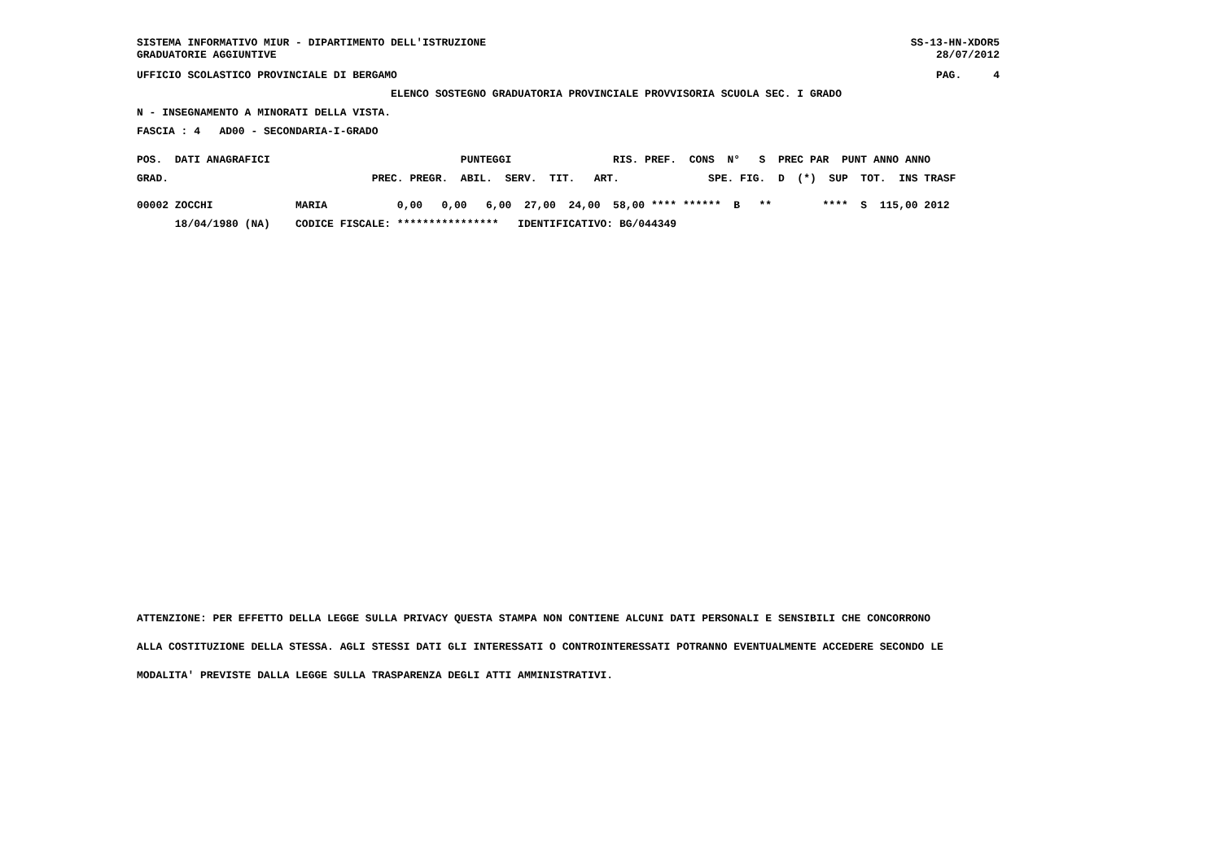SISTEMA INFORMATIVO MIUR - DIPARTIMENTO DELL'ISTRUZIONE
GRADUATORIE AGGIUNTIVE
SS-13-HN-XDOR5
    28/07/2012
UFFICIO SCOLASTICO PROVINCIALE DI BERGAMO
PAG.     4
                                        ELENCO SOSTEGNO GRADUATORIA PROVINCIALE PROVVISORIA SCUOLA SEC. I GRADO
N - INSEGNAMENTO A MINORATI DELLA VISTA.
FASCIA : 4   AD00 - SECONDARIA-I-GRADO
POS.  DATI ANAGRAFICI                              PUNTEGGI                RIS. PREF.  CONS  N°   S  PREC PAR  PUNT ANNO ANNO
GRAD.                                PREC. PREGR.  ABIL.  SERV.  TIT.   ART.              SPE. FIG.  D  (*)  SUP  TOT.  INS TRASF
00002 ZOCCHI             MARIA           0,00   0,00   6,00  27,00  24,00  58,00 **** ******  B   **        ****  S  115,00 2012
      18/04/1980 (NA)    CODICE FISCALE: ****************   IDENTIFICATIVO: BG/044349
ATTENZIONE: PER EFFETTO DELLA LEGGE SULLA PRIVACY QUESTA STAMPA NON CONTIENE ALCUNI DATI PERSONALI E SENSIBILI CHE CONCORRONO
ALLA COSTITUZIONE DELLA STESSA. AGLI STESSI DATI GLI INTERESSATI O CONTROINTERESSATI POTRANNO EVENTUALMENTE ACCEDERE SECONDO LE
MODALITA' PREVISTE DALLA LEGGE SULLA TRASPARENZA DEGLI ATTI AMMINISTRATIVI.